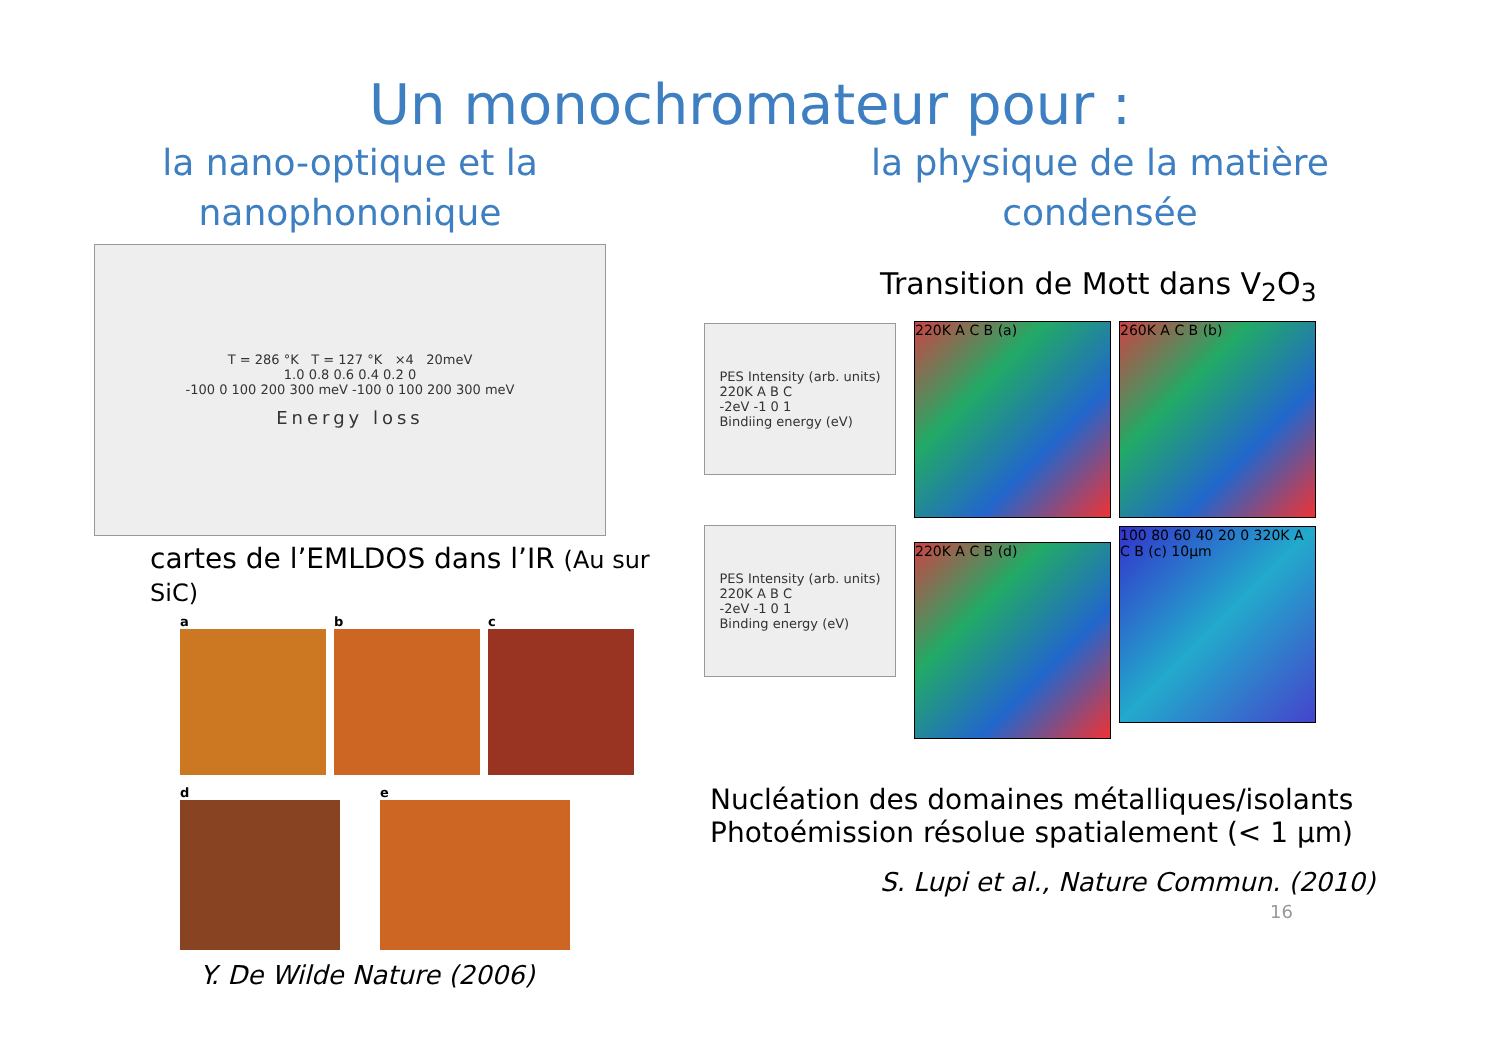Un monochromateur pour :
la nano-optique et la
nanophononique
T = 286 °K T = 127 °K ×4 20meV
1.0 0.8 0.6 0.4 0.2 0
-100 0 100 200 300 meV -100 0 100 200 300 meV
Energy loss
cartes de l’EMLDOS dans l’IR (Au sur SiC)
a b c
d e
Y. De Wilde Nature (2006)
la physique de la matière
condensée
Transition de Mott dans V<sub>2</sub>O<sub>3</sub>
PES Intensity (arb. units)
220K A B C
-2eV -1 0 1
Bindiing energy (eV)
PES Intensity (arb. units)
220K A B C
-2eV -1 0 1
Binding energy (eV)
220K A C B (a) 260K A C B (b)
220K A C B (d)
100 80 60 40 20 0 320K A C B (c) 10µm
Nucléation des domaines métalliques/isolants
Photoémission résolue spatialement (< 1 µm)
S. Lupi et al., Nature Commun. (2010)
16